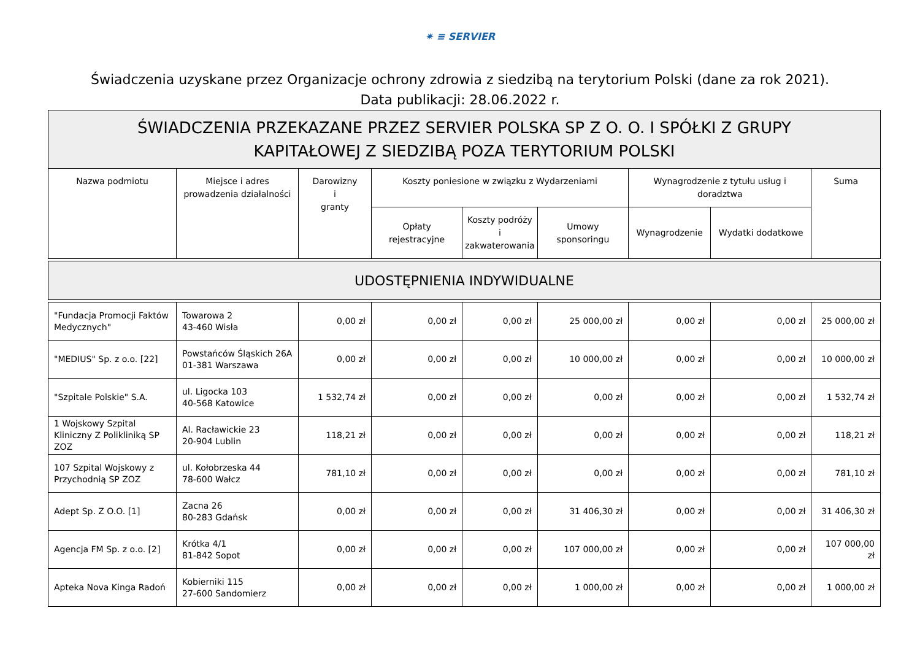✷ ≡ SERVIER
Świadczenia uzyskane przez Organizacje ochrony zdrowia z siedzibą na terytorium Polski (dane za rok 2021).
Data publikacji: 28.06.2022 r.
| ŚWIADCZENIA PRZEKAZANE PRZEZ SERVIER POLSKA SP Z O. O. I SPÓŁKI Z GRUPY KAPITAŁOWEJ Z SIEDZIBĄ POZA TERYTORIUM POLSKI | | | | | | | | |
| Nazwa podmiotu | Miejsce i adres prowadzenia działalności | Darowizny i granty | Koszty poniesione w związku z Wydarzeniami | | | Wynagrodzenie z tytułu usług i doradztwa | | Suma |
| | | | Opłaty rejestracyjne | Koszty podróży i zakwaterowania | Umowy sponsoringu | Wynagrodzenie | Wydatki dodatkowe | |
| UDOSTĘPNIENIA INDYWIDUALNE | | | | | | | | |
| "Fundacja Promocji Faktów Medycznych" | Towarowa 2 43-460 Wisła | 0,00 zł | 0,00 zł | 0,00 zł | 25 000,00 zł | 0,00 zł | 0,00 zł | 25 000,00 zł |
| "MEDIUS" Sp. z o.o. [22] | Powstańców Śląskich 26A 01-381 Warszawa | 0,00 zł | 0,00 zł | 0,00 zł | 10 000,00 zł | 0,00 zł | 0,00 zł | 10 000,00 zł |
| "Szpitale Polskie" S.A. | ul. Ligocka 103 40-568 Katowice | 1 532,74 zł | 0,00 zł | 0,00 zł | 0,00 zł | 0,00 zł | 0,00 zł | 1 532,74 zł |
| 1 Wojskowy Szpital Kliniczny Z Polikliniką SP ZOZ | Al. Racławickie 23 20-904 Lublin | 118,21 zł | 0,00 zł | 0,00 zł | 0,00 zł | 0,00 zł | 0,00 zł | 118,21 zł |
| 107 Szpital Wojskowy z Przychodnią SP ZOZ | ul. Kołobrzeska 44 78-600 Wałcz | 781,10 zł | 0,00 zł | 0,00 zł | 0,00 zł | 0,00 zł | 0,00 zł | 781,10 zł |
| Adept Sp. Z O.O. [1] | Zacna 26 80-283 Gdańsk | 0,00 zł | 0,00 zł | 0,00 zł | 31 406,30 zł | 0,00 zł | 0,00 zł | 31 406,30 zł |
| Agencja FM Sp. z o.o. [2] | Krótka 4/1 81-842 Sopot | 0,00 zł | 0,00 zł | 0,00 zł | 107 000,00 zł | 0,00 zł | 0,00 zł | 107 000,00 zł |
| Apteka Nova Kinga Radoń | Kobierniki 115 27-600 Sandomierz | 0,00 zł | 0,00 zł | 0,00 zł | 1 000,00 zł | 0,00 zł | 0,00 zł | 1 000,00 zł |